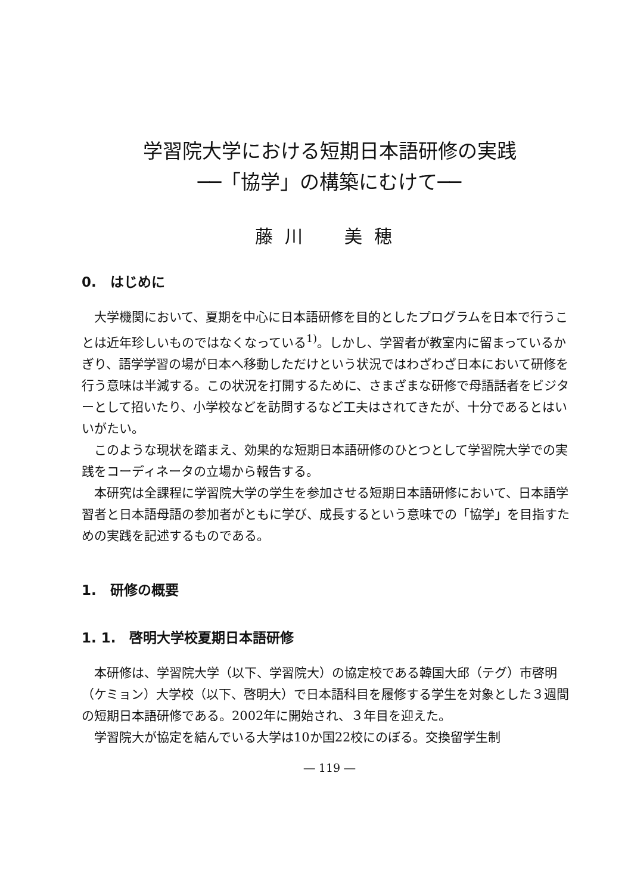学習院大学における短期日本語研修の実践
──「協学」の構築にむけて──
藤川　美穂
0.　はじめに
大学機関において、夏期を中心に日本語研修を目的としたプログラムを日本で行うことは近年珍しいものではなくなっている<sup>1)</sup>。しかし、学習者が教室内に留まっているかぎり、語学学習の場が日本へ移動しただけという状況ではわざわざ日本において研修を行う意味は半減する。この状況を打開するために、さまざまな研修で母語話者をビジターとして招いたり、小学校などを訪問するなど工夫はされてきたが、十分であるとはいいがたい。
このような現状を踏まえ、効果的な短期日本語研修のひとつとして学習院大学での実践をコーディネータの立場から報告する。
本研究は全課程に学習院大学の学生を参加させる短期日本語研修において、日本語学習者と日本語母語の参加者がともに学び、成長するという意味での「協学」を目指すための実践を記述するものである。
1.　研修の概要
1. 1.　啓明大学校夏期日本語研修
本研修は、学習院大学（以下、学習院大）の協定校である韓国大邱（テグ）市啓明（ケミョン）大学校（以下、啓明大）で日本語科目を履修する学生を対象とした３週間の短期日本語研修である。2002年に開始され、３年目を迎えた。
学習院大が協定を結んでいる大学は10か国22校にのぼる。交換留学生制
― 119 ―